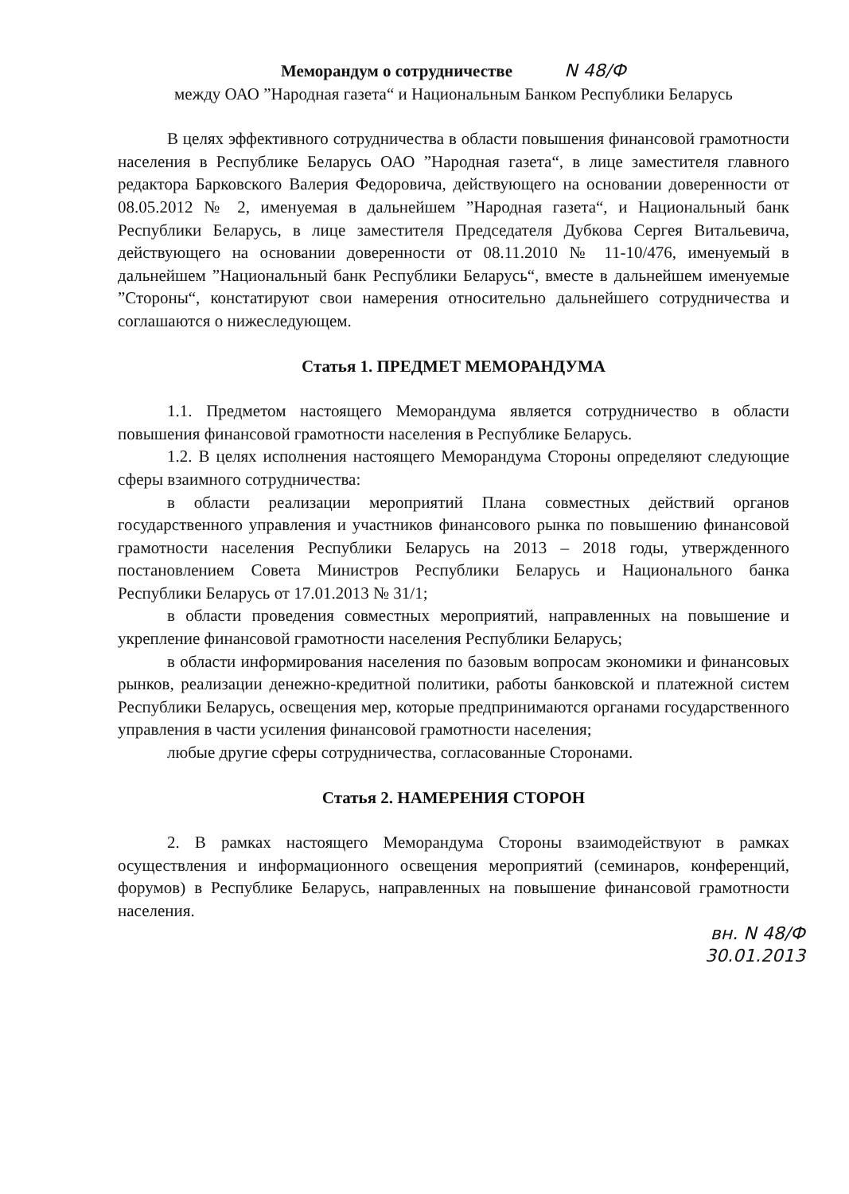Меморандум о сотрудничестве N 48/Ф
между ОАО ”Народная газета“ и Национальным Банком Республики Беларусь
В целях эффективного сотрудничества в области повышения финансовой грамотности населения в Республике Беларусь ОАО ”Народная газета“, в лице заместителя главного редактора Барковского Валерия Федоровича, действующего на основании доверенности от 08.05.2012 № 2, именуемая в дальнейшем ”Народная газета“, и Национальный банк Республики Беларусь, в лице заместителя Председателя Дубкова Сергея Витальевича, действующего на основании доверенности от 08.11.2010 № 11-10/476, именуемый в дальнейшем ”Национальный банк Республики Беларусь“, вместе в дальнейшем именуемые ”Стороны“, констатируют свои намерения относительно дальнейшего сотрудничества и соглашаются о нижеследующем.
Статья 1. ПРЕДМЕТ МЕМОРАНДУМА
1.1. Предметом настоящего Меморандума является сотрудничество в области повышения финансовой грамотности населения в Республике Беларусь.
1.2. В целях исполнения настоящего Меморандума Стороны определяют следующие сферы взаимного сотрудничества:
в области реализации мероприятий Плана совместных действий органов государственного управления и участников финансового рынка по повышению финансовой грамотности населения Республики Беларусь на 2013 – 2018 годы, утвержденного постановлением Совета Министров Республики Беларусь и Национального банка Республики Беларусь от 17.01.2013 № 31/1;
в области проведения совместных мероприятий, направленных на повышение и укрепление финансовой грамотности населения Республики Беларусь;
в области информирования населения по базовым вопросам экономики и финансовых рынков, реализации денежно-кредитной политики, работы банковской и платежной систем Республики Беларусь, освещения мер, которые предпринимаются органами государственного управления в части усиления финансовой грамотности населения;
любые другие сферы сотрудничества, согласованные Сторонами.
Статья 2. НАМЕРЕНИЯ СТОРОН
2. В рамках настоящего Меморандума Стороны взаимодействуют в рамках осуществления и информационного освещения мероприятий (семинаров, конференций, форумов) в Республике Беларусь, направленных на повышение финансовой грамотности населения.
вн. N 48/Ф
30.01.2013